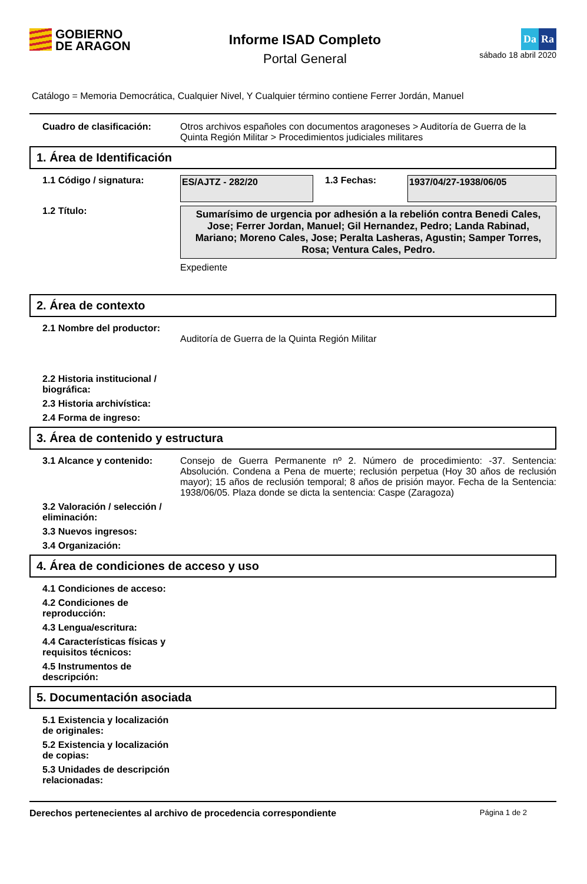GOBIERNO
DE ARAGON
Informe ISAD Completo
Portal General
Da Ra
sábado 18 abril 2020
Catálogo = Memoria Democrática, Cualquier Nivel, Y Cualquier término contiene Ferrer Jordán, Manuel
Cuadro de clasificación: Otros archivos españoles con documentos aragoneses > Auditoría de Guerra de la Quinta Región Militar > Procedimientos judiciales militares
1. Área de Identificación
1.1 Código / signatura:
ES/AJTZ - 282/20
1.3 Fechas: 1937/04/27-1938/06/05
1.2 Título:
Sumarísimo de urgencia por adhesión a la rebelión contra Benedi Cales, Jose; Ferrer Jordan, Manuel; Gil Hernandez, Pedro; Landa Rabinad, Mariano; Moreno Cales, Jose; Peralta Lasheras, Agustin; Samper Torres, Rosa; Ventura Cales, Pedro.
Expediente
2. Área de contexto
2.1 Nombre del productor:
Auditoría de Guerra de la Quinta Región Militar
2.2 Historia institucional / biográfica:
2.3 Historia archivística:
2.4 Forma de ingreso:
3. Área de contenido y estructura
3.1 Alcance y contenido: Consejo de Guerra Permanente nº 2. Número de procedimiento: -37. Sentencia: Absolución. Condena a Pena de muerte; reclusión perpetua (Hoy 30 años de reclusión mayor); 15 años de reclusión temporal; 8 años de prisión mayor. Fecha de la Sentencia: 1938/06/05. Plaza donde se dicta la sentencia: Caspe (Zaragoza)
3.2 Valoración / selección / eliminación:
3.3 Nuevos ingresos:
3.4 Organización:
4. Área de condiciones de acceso y uso
4.1 Condiciones de acceso:
4.2 Condiciones de reproducción:
4.3 Lengua/escritura:
4.4 Características físicas y requisitos técnicos:
4.5 Instrumentos de descripción:
5. Documentación asociada
5.1 Existencia y localización de originales:
5.2 Existencia y localización de copias:
5.3 Unidades de descripción relacionadas:
Derechos pertenecientes al archivo de procedencia correspondiente Página 1 de 2